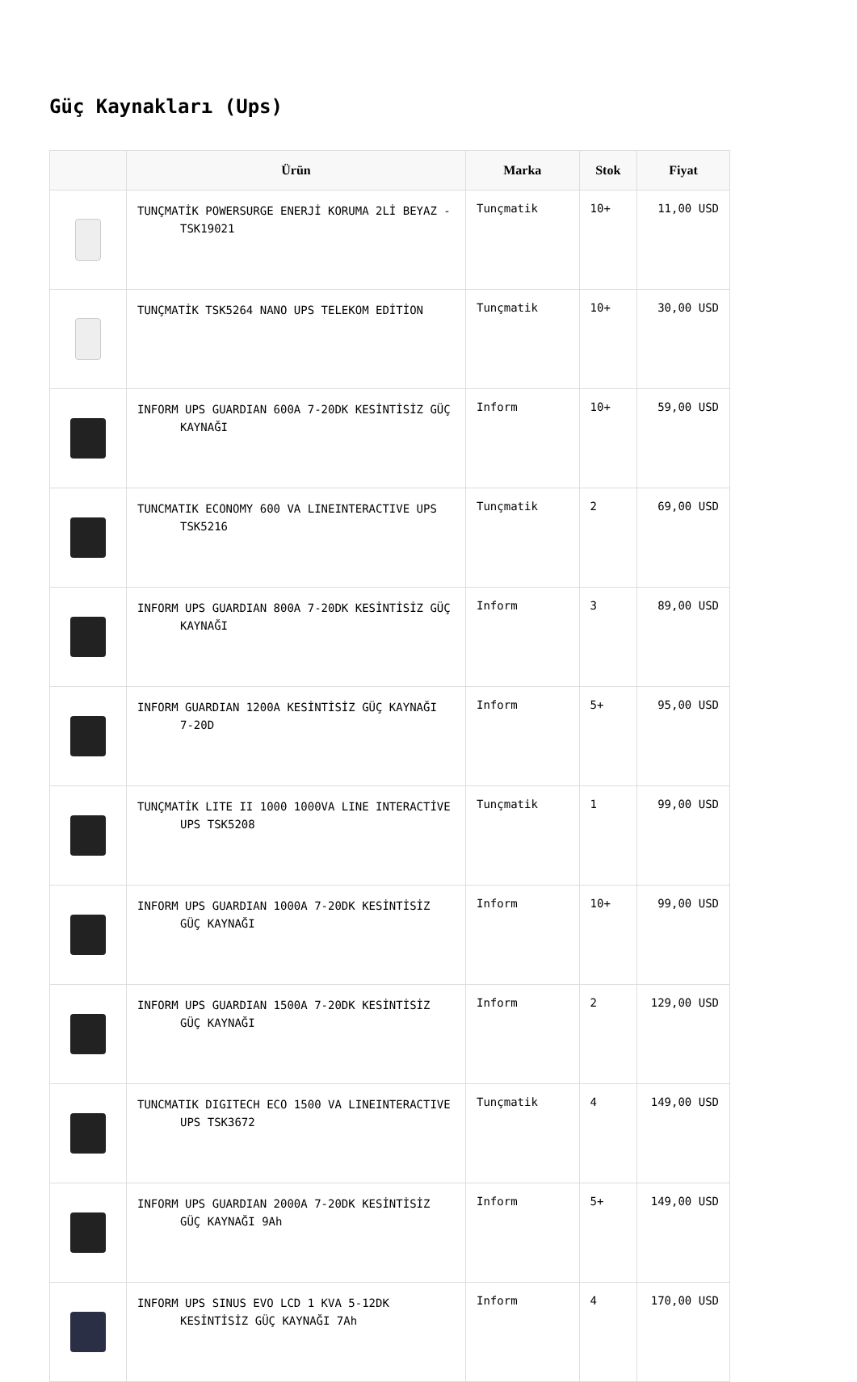Güç Kaynakları (Ups)
| | Ürün | Marka | Stok | Fiyat |
| --- | --- | --- | --- | --- |
| | TUNÇMATİK POWERSURGE ENERJİ KORUMA 2Lİ BEYAZ - TSK19021 | Tunçmatik | 10+ | 11,00 USD |
| | TUNÇMATİK TSK5264 NANO UPS TELEKOM EDİTİON | Tunçmatik | 10+ | 30,00 USD |
| | INFORM UPS GUARDIAN 600A 7-20DK KESİNTİSİZ GÜÇ KAYNAĞI | Inform | 10+ | 59,00 USD |
| | TUNCMATIK ECONOMY 600 VA LINEINTERACTIVE UPS TSK5216 | Tunçmatik | 2 | 69,00 USD |
| | INFORM UPS GUARDIAN 800A 7-20DK KESİNTİSİZ GÜÇ KAYNAĞI | Inform | 3 | 89,00 USD |
| | INFORM GUARDIAN 1200A KESİNTİSİZ GÜÇ KAYNAĞI 7-20D | Inform | 5+ | 95,00 USD |
| | TUNÇMATİK LITE II 1000 1000VA LINE INTERACTİVE UPS TSK5208 | Tunçmatik | 1 | 99,00 USD |
| | INFORM UPS GUARDIAN 1000A 7-20DK KESİNTİSİZ GÜÇ KAYNAĞI | Inform | 10+ | 99,00 USD |
| | INFORM UPS GUARDIAN 1500A 7-20DK KESİNTİSİZ GÜÇ KAYNAĞI | Inform | 2 | 129,00 USD |
| | TUNCMATIK DIGITECH ECO 1500 VA LINEINTERACTIVE UPS TSK3672 | Tunçmatik | 4 | 149,00 USD |
| | INFORM UPS GUARDIAN 2000A 7-20DK KESİNTİSİZ GÜÇ KAYNAĞI 9Ah | Inform | 5+ | 149,00 USD |
| | INFORM UPS SINUS EVO LCD 1 KVA 5-12DK KESİNTİSİZ GÜÇ KAYNAĞI 7Ah | Inform | 4 | 170,00 USD |